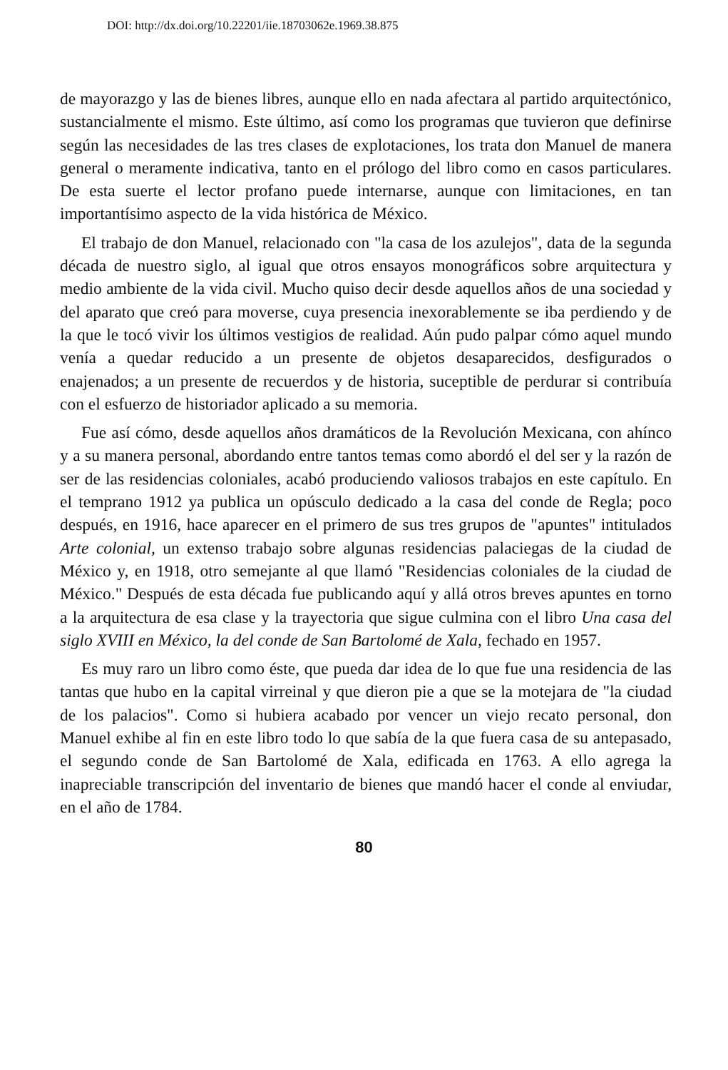DOI: http://dx.doi.org/10.22201/iie.18703062e.1969.38.875
de mayorazgo y las de bienes libres, aunque ello en nada afectara al partido arquitectónico, sustancialmente el mismo. Este último, así como los programas que tuvieron que definirse según las necesidades de las tres clases de explotaciones, los trata don Manuel de manera general o meramente indicativa, tanto en el prólogo del libro como en casos particulares. De esta suerte el lector profano puede internarse, aunque con limitaciones, en tan importantísimo aspecto de la vida histórica de México.
El trabajo de don Manuel, relacionado con "la casa de los azulejos", data de la segunda década de nuestro siglo, al igual que otros ensayos monográficos sobre arquitectura y medio ambiente de la vida civil. Mucho quiso decir desde aquellos años de una sociedad y del aparato que creó para moverse, cuya presencia inexorablemente se iba perdiendo y de la que le tocó vivir los últimos vestigios de realidad. Aún pudo palpar cómo aquel mundo venía a quedar reducido a un presente de objetos desaparecidos, desfigurados o enajenados; a un presente de recuerdos y de historia, suceptible de perdurar si contribuía con el esfuerzo de historiador aplicado a su memoria.
Fue así cómo, desde aquellos años dramáticos de la Revolución Mexicana, con ahínco y a su manera personal, abordando entre tantos temas como abordó el del ser y la razón de ser de las residencias coloniales, acabó produciendo valiosos trabajos en este capítulo. En el temprano 1912 ya publica un opúsculo dedicado a la casa del conde de Regla; poco después, en 1916, hace aparecer en el primero de sus tres grupos de "apuntes" intitulados Arte colonial, un extenso trabajo sobre algunas residencias palaciegas de la ciudad de México y, en 1918, otro semejante al que llamó "Residencias coloniales de la ciudad de México." Después de esta década fue publicando aquí y allá otros breves apuntes en torno a la arquitectura de esa clase y la trayectoria que sigue culmina con el libro Una casa del siglo XVIII en México, la del conde de San Bartolomé de Xala, fechado en 1957.
Es muy raro un libro como éste, que pueda dar idea de lo que fue una residencia de las tantas que hubo en la capital virreinal y que dieron pie a que se la motejara de "la ciudad de los palacios". Como si hubiera acabado por vencer un viejo recato personal, don Manuel exhibe al fin en este libro todo lo que sabía de la que fuera casa de su antepasado, el segundo conde de San Bartolomé de Xala, edificada en 1763. A ello agrega la inapreciable transcripción del inventario de bienes que mandó hacer el conde al enviudar, en el año de 1784.
80